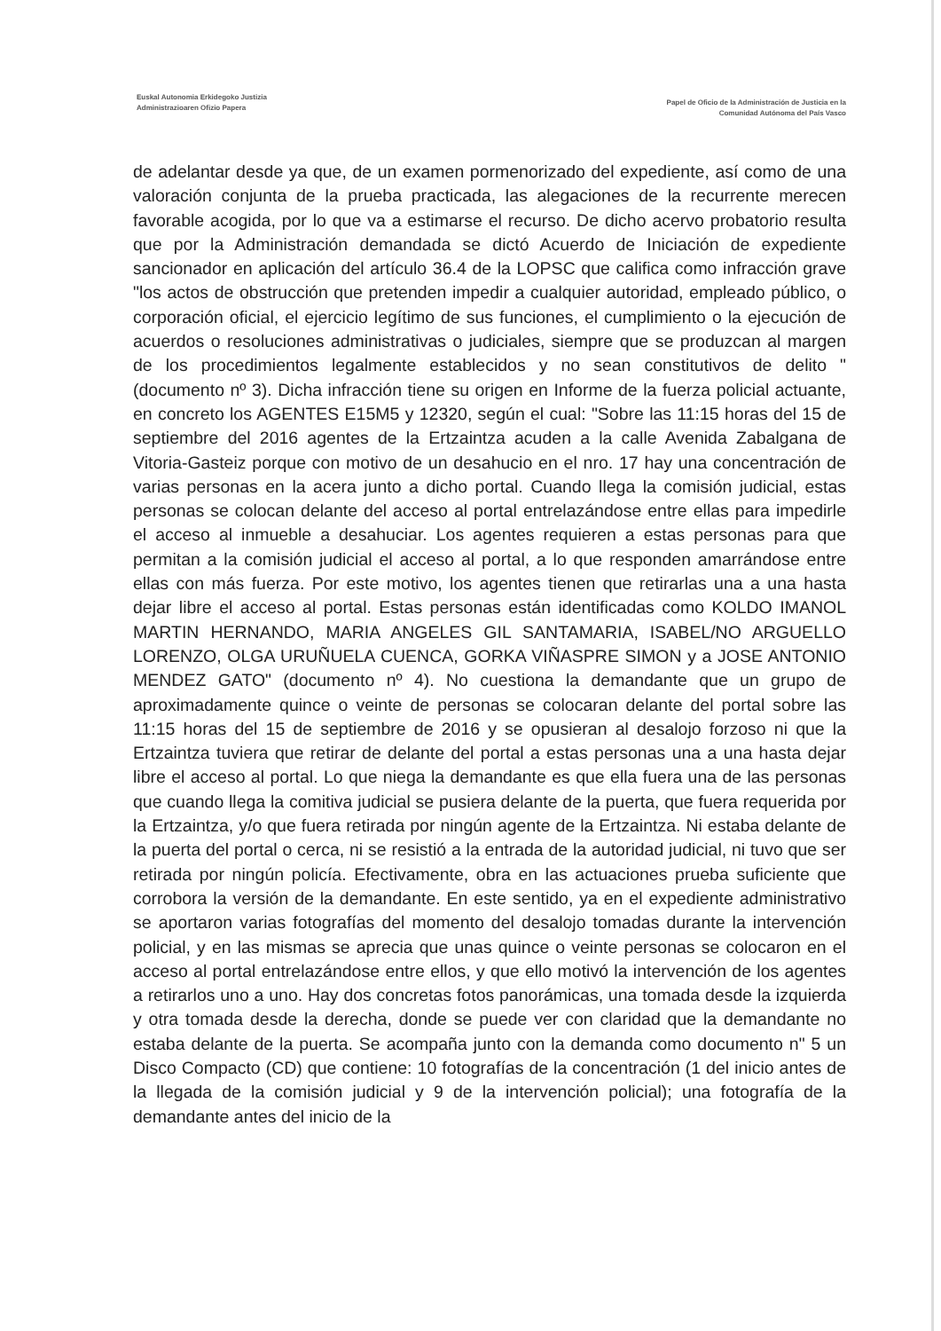Euskal Autonomia Erkidegoko Justizia
Administrazioaren Ofizio Papera
Papel de Oficio de la Administración de Justicia en la
Comunidad Autónoma del País Vasco
de adelantar desde ya que, de un examen pormenorizado del expediente, así como de una valoración conjunta de la prueba practicada, las alegaciones de la recurrente merecen favorable acogida, por lo que va a estimarse el recurso. De dicho acervo probatorio resulta que por la Administración demandada se dictó Acuerdo de Iniciación de expediente sancionador en aplicación del artículo 36.4 de la LOPSC que califica como infracción grave "los actos de obstrucción que pretenden impedir a cualquier autoridad, empleado público, o corporación oficial, el ejercicio legítimo de sus funciones, el cumplimiento o la ejecución de acuerdos o resoluciones administrativas o judiciales, siempre que se produzcan al margen de los procedimientos legalmente establecidos y no sean constitutivos de delito " (documento nº 3). Dicha infracción tiene su origen en Informe de la fuerza policial actuante, en concreto los AGENTES E15M5 y 12320, según el cual: "Sobre las 11:15 horas del 15 de septiembre del 2016 agentes de la Ertzaintza acuden a la calle Avenida Zabalgana de Vitoria-Gasteiz porque con motivo de un desahucio en el nro. 17 hay una concentración de varias personas en la acera junto a dicho portal. Cuando llega la comisión judicial, estas personas se colocan delante del acceso al portal entrelazándose entre ellas para impedirle el acceso al inmueble a desahuciar. Los agentes requieren a estas personas para que permitan a la comisión judicial el acceso al portal, a lo que responden amarrándose entre ellas con más fuerza. Por este motivo, los agentes tienen que retirarlas una a una hasta dejar libre el acceso al portal. Estas personas están identificadas como KOLDO IMANOL MARTIN HERNANDO, MARIA ANGELES GIL SANTAMARIA, ISABEL/NO ARGUELLO LORENZO, OLGA URUÑUELA CUENCA, GORKA VIÑASPRE SIMON y a JOSE ANTONIO MENDEZ GATO" (documento nº 4). No cuestiona la demandante que un grupo de aproximadamente quince o veinte de personas se colocaran delante del portal sobre las 11:15 horas del 15 de septiembre de 2016 y se opusieran al desalojo forzoso ni que la Ertzaintza tuviera que retirar de delante del portal a estas personas una a una hasta dejar libre el acceso al portal. Lo que niega la demandante es que ella fuera una de las personas que cuando llega la comitiva judicial se pusiera delante de la puerta, que fuera requerida por la Ertzaintza, y/o que fuera retirada por ningún agente de la Ertzaintza. Ni estaba delante de la puerta del portal o cerca, ni se resistió a la entrada de la autoridad judicial, ni tuvo que ser retirada por ningún policía. Efectivamente, obra en las actuaciones prueba suficiente que corrobora la versión de la demandante. En este sentido, ya en el expediente administrativo se aportaron varias fotografías del momento del desalojo tomadas durante la intervención policial, y en las mismas se aprecia que unas quince o veinte personas se colocaron en el acceso al portal entrelazándose entre ellos, y que ello motivó la intervención de los agentes a retirarlos uno a uno. Hay dos concretas fotos panorámicas, una tomada desde la izquierda y otra tomada desde la derecha, donde se puede ver con claridad que la demandante no estaba delante de la puerta. Se acompaña junto con la demanda como documento n" 5 un Disco Compacto (CD) que contiene: 10 fotografías de la concentración (1 del inicio antes de la llegada de la comisión judicial y 9 de la intervención policial); una fotografía de la demandante antes del inicio de la